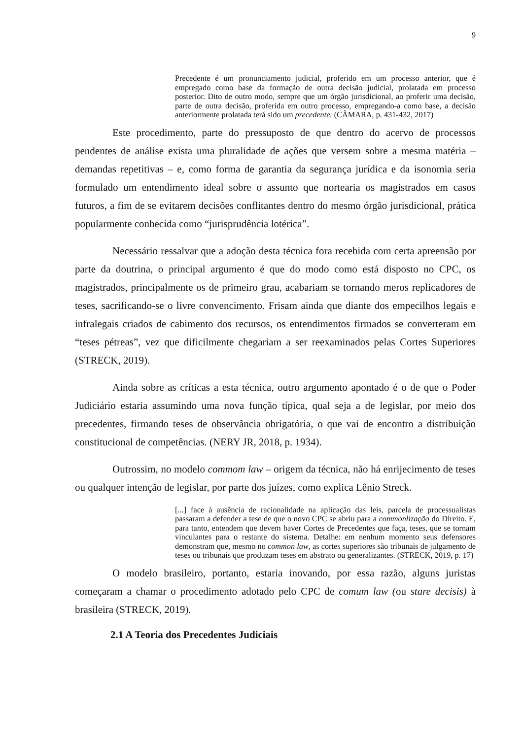9
Precedente é um pronunciamento judicial, proferido em um processo anterior, que é empregado como base da formação de outra decisão judicial, prolatada em processo posterior. Dito de outro modo, sempre que um órgão jurisdicional, ao proferir uma decisão, parte de outra decisão, proferida em outro processo, empregando-a como base, a decisão anteriormente prolatada terá sido um precedente. (CÂMARA, p. 431-432, 2017)
Este procedimento, parte do pressuposto de que dentro do acervo de processos pendentes de análise exista uma pluralidade de ações que versem sobre a mesma matéria – demandas repetitivas – e, como forma de garantia da segurança jurídica e da isonomia seria formulado um entendimento ideal sobre o assunto que nortearia os magistrados em casos futuros, a fim de se evitarem decisões conflitantes dentro do mesmo órgão jurisdicional, prática popularmente conhecida como “jurisprudência lotérica”.
Necessário ressalvar que a adoção desta técnica fora recebida com certa apreensão por parte da doutrina, o principal argumento é que do modo como está disposto no CPC, os magistrados, principalmente os de primeiro grau, acabariam se tornando meros replicadores de teses, sacrificando-se o livre convencimento. Frisam ainda que diante dos empecilhos legais e infralegais criados de cabimento dos recursos, os entendimentos firmados se converteram em “teses pétreas”, vez que dificilmente chegariam a ser reexaminados pelas Cortes Superiores (STRECK, 2019).
Ainda sobre as críticas a esta técnica, outro argumento apontado é o de que o Poder Judiciário estaria assumindo uma nova função típica, qual seja a de legislar, por meio dos precedentes, firmando teses de observância obrigatória, o que vai de encontro a distribuição constitucional de competências. (NERY JR, 2018, p. 1934).
Outrossim, no modelo commom law – origem da técnica, não há enrijecimento de teses ou qualquer intenção de legislar, por parte dos juízes, como explica Lênio Streck.
[...] face à ausência de racionalidade na aplicação das leis, parcela de processualistas passaram a defender a tese de que o novo CPC se abriu para a commonlização do Direito. E, para tanto, entendem que devem haver Cortes de Precedentes que faça, teses, que se tornam vinculantes para o restante do sistema. Detalhe: em nenhum momento seus defensores demonstram que, mesmo no common law, as cortes superiores são tribunais de julgamento de teses ou tribunais que produzam teses em abstrato ou generalizantes. (STRECK, 2019, p. 17)
O modelo brasileiro, portanto, estaria inovando, por essa razão, alguns juristas começaram a chamar o procedimento adotado pelo CPC de comum law (ou stare decisis) à brasileira (STRECK, 2019).
2.1 A Teoria dos Precedentes Judiciais